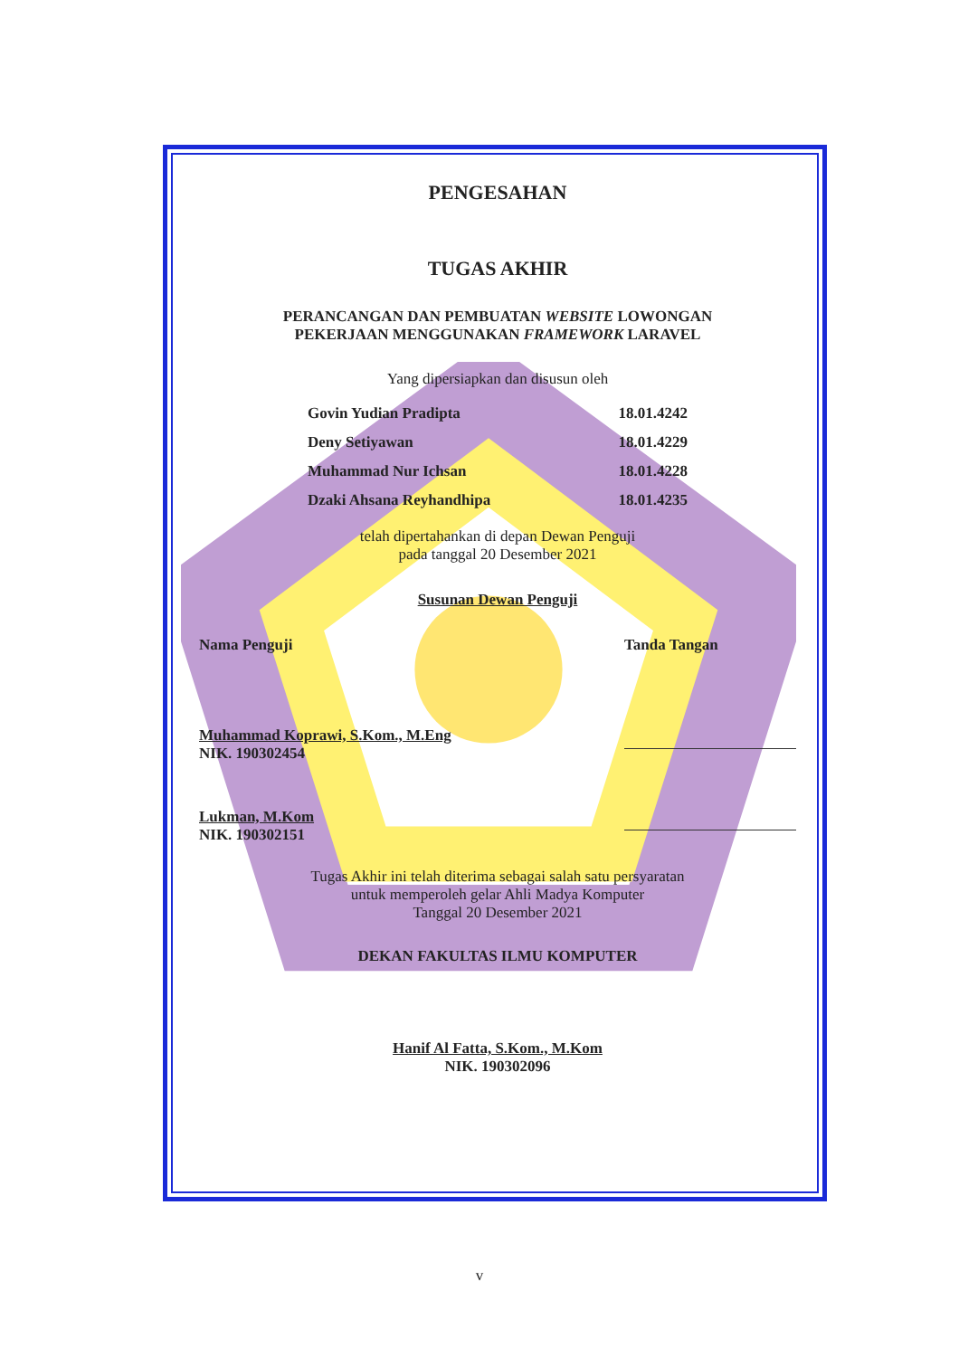PENGESAHAN
TUGAS AKHIR
PERANCANGAN DAN PEMBUATAN WEBSITE LOWONGAN
PEKERJAAN MENGGUNAKAN FRAMEWORK LARAVEL
Yang dipersiapkan dan disusun oleh
Govin Yudian Pradipta 18.01.4242
Deny Setiyawan 18.01.4229
Muhammad Nur Ichsan 18.01.4228
Dzaki Ahsana Reyhandhipa 18.01.4235
telah dipertahankan di depan Dewan Penguji
pada tanggal 20 Desember 2021
Susunan Dewan Penguji
Nama Penguji Tanda Tangan
Muhammad Koprawi, S.Kom., M.Eng
NIK. 190302454
Lukman, M.Kom
NIK. 190302151
Tugas Akhir ini telah diterima sebagai salah satu persyaratan
untuk memperoleh gelar Ahli Madya Komputer
Tanggal 20 Desember 2021
DEKAN FAKULTAS ILMU KOMPUTER
Hanif Al Fatta, S.Kom., M.Kom
NIK. 190302096
v